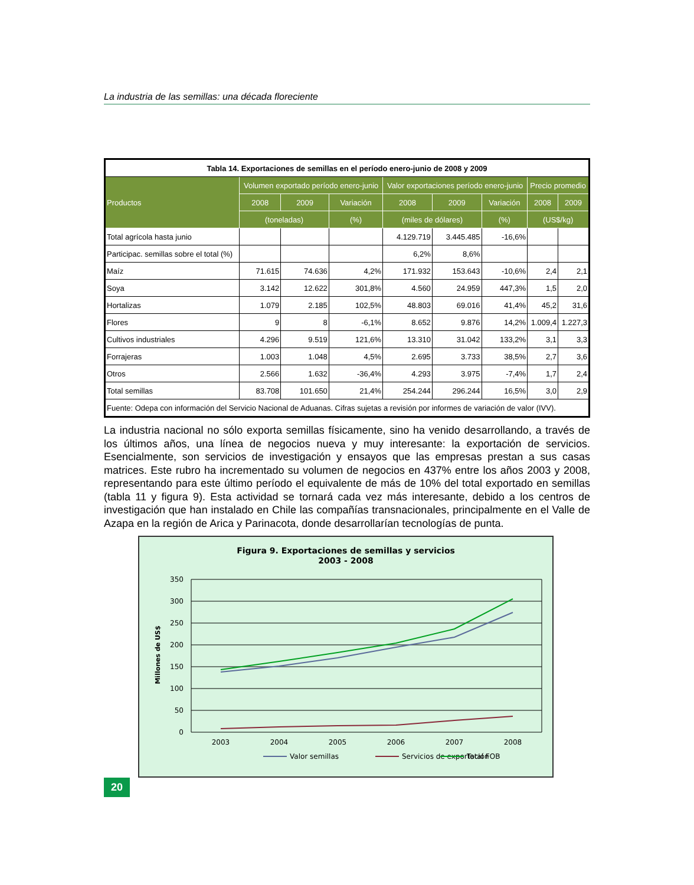La industria de las semillas: una década floreciente
| Tabla 14. Exportaciones de semillas en el período enero-junio de 2008 y 2009 | | | | | | | | |
| Productos | Volumen exportado período enero-junio | | | Valor exportaciones período enero-junio | | | Precio promedio | |
| | 2008 | 2009 | Variación | 2008 | 2009 | Variación | 2008 | 2009 |
| | (toneladas) | | (%) | (miles de dólares) | | (%) | (US$/kg) | |
| Total agrícola hasta junio | | | | 4.129.719 | 3.445.485 | -16,6% | | |
| Participac. semillas sobre el total (%) | | | | 6,2% | 8,6% | | | |
| Maíz | 71.615 | 74.636 | 4,2% | 171.932 | 153.643 | -10,6% | 2,4 | 2,1 |
| Soya | 3.142 | 12.622 | 301,8% | 4.560 | 24.959 | 447,3% | 1,5 | 2,0 |
| Hortalizas | 1.079 | 2.185 | 102,5% | 48.803 | 69.016 | 41,4% | 45,2 | 31,6 |
| Flores | 9 | 8 | -6,1% | 8.652 | 9.876 | 14,2% | 1.009,4 | 1.227,3 |
| Cultivos industriales | 4.296 | 9.519 | 121,6% | 13.310 | 31.042 | 133,2% | 3,1 | 3,3 |
| Forrajeras | 1.003 | 1.048 | 4,5% | 2.695 | 3.733 | 38,5% | 2,7 | 3,6 |
| Otros | 2.566 | 1.632 | -36,4% | 4.293 | 3.975 | -7,4% | 1,7 | 2,4 |
| Total semillas | 83.708 | 101.650 | 21,4% | 254.244 | 296.244 | 16,5% | 3,0 | 2,9 |
| Fuente: Odepa con información del Servicio Nacional de Aduanas. Cifras sujetas a revisión por informes de variación de valor (IVV). | | | | | | | | |
La industria nacional no sólo exporta semillas físicamente, sino ha venido desarrollando, a través de los últimos años, una línea de negocios nueva y muy interesante: la exportación de servicios. Esencialmente, son servicios de investigación y ensayos que las empresas prestan a sus casas matrices. Este rubro ha incrementado su volumen de negocios en 437% entre los años 2003 y 2008, representando para este último período el equivalente de más de 10% del total exportado en semillas (tabla 11 y figura 9). Esta actividad se tornará cada vez más interesante, debido a los centros de investigación que han instalado en Chile las compañías transnacionales, principalmente en el Valle de Azapa en la región de Arica y Parinacota, donde desarrollarían tecnologías de punta.
Figura 9. Exportaciones de semillas y servicios
2003 - 2008
350
300
250
200
150
100
50
0
Millones de US$
2003
2004
2005
2006
2007
2008
Valor semillas
Servicios de exportación
Total FOB
20